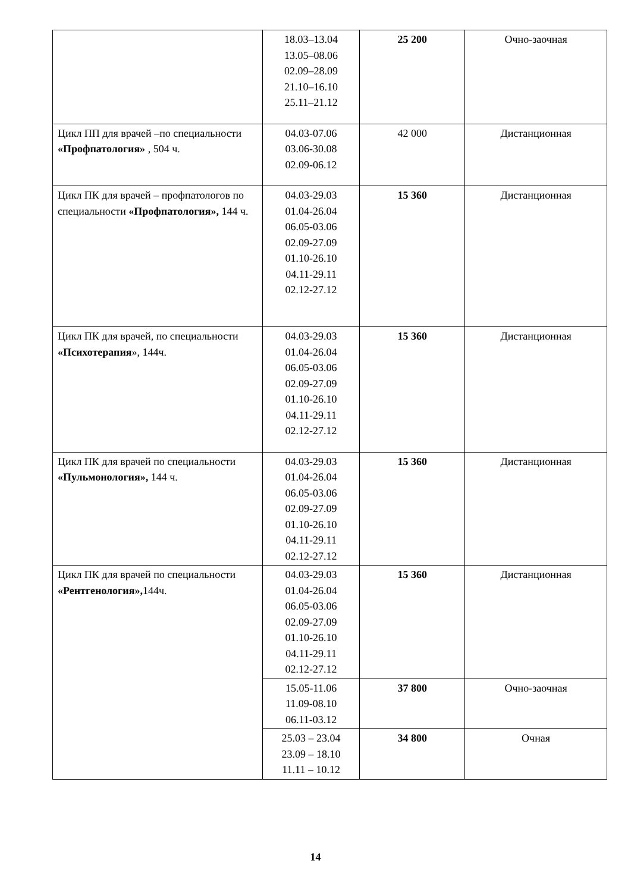| | 18.03–13.04 13.05–08.06 02.09–28.09 21.10–16.10 25.11–21.12 | 25 200 | Очно-заочная |
| Цикл ПП для врачей –по специальности «Профпатология» , 504 ч. | 04.03-07.06 03.06-30.08 02.09-06.12 | 42 000 | Дистанционная |
| Цикл ПК для врачей – профпатологов по специальности «Профпатология», 144 ч. | 04.03-29.03 01.04-26.04 06.05-03.06 02.09-27.09 01.10-26.10 04.11-29.11 02.12-27.12 | 15 360 | Дистанционная |
| Цикл ПК для врачей, по специальности «Психотерапия », 144ч. | 04.03-29.03 01.04-26.04 06.05-03.06 02.09-27.09 01.10-26.10 04.11-29.11 02.12-27.12 | 15 360 | Дистанционная |
| Цикл ПК для врачей по специальности «Пульмонология», 144 ч. | 04.03-29.03 01.04-26.04 06.05-03.06 02.09-27.09 01.10-26.10 04.11-29.11 02.12-27.12 | 15 360 | Дистанционная |
| Цикл ПК для врачей по специальности «Рентгенология», 144ч. | 04.03-29.03 01.04-26.04 06.05-03.06 02.09-27.09 01.10-26.10 04.11-29.11 02.12-27.12 | 15 360 | Дистанционная |
| | 15.05-11.06 11.09-08.10 06.11-03.12 | 37 800 | Очно-заочная |
| | 25.03 – 23.04 23.09 – 18.10 11.11 – 10.12 | 34 800 | Очная |
14